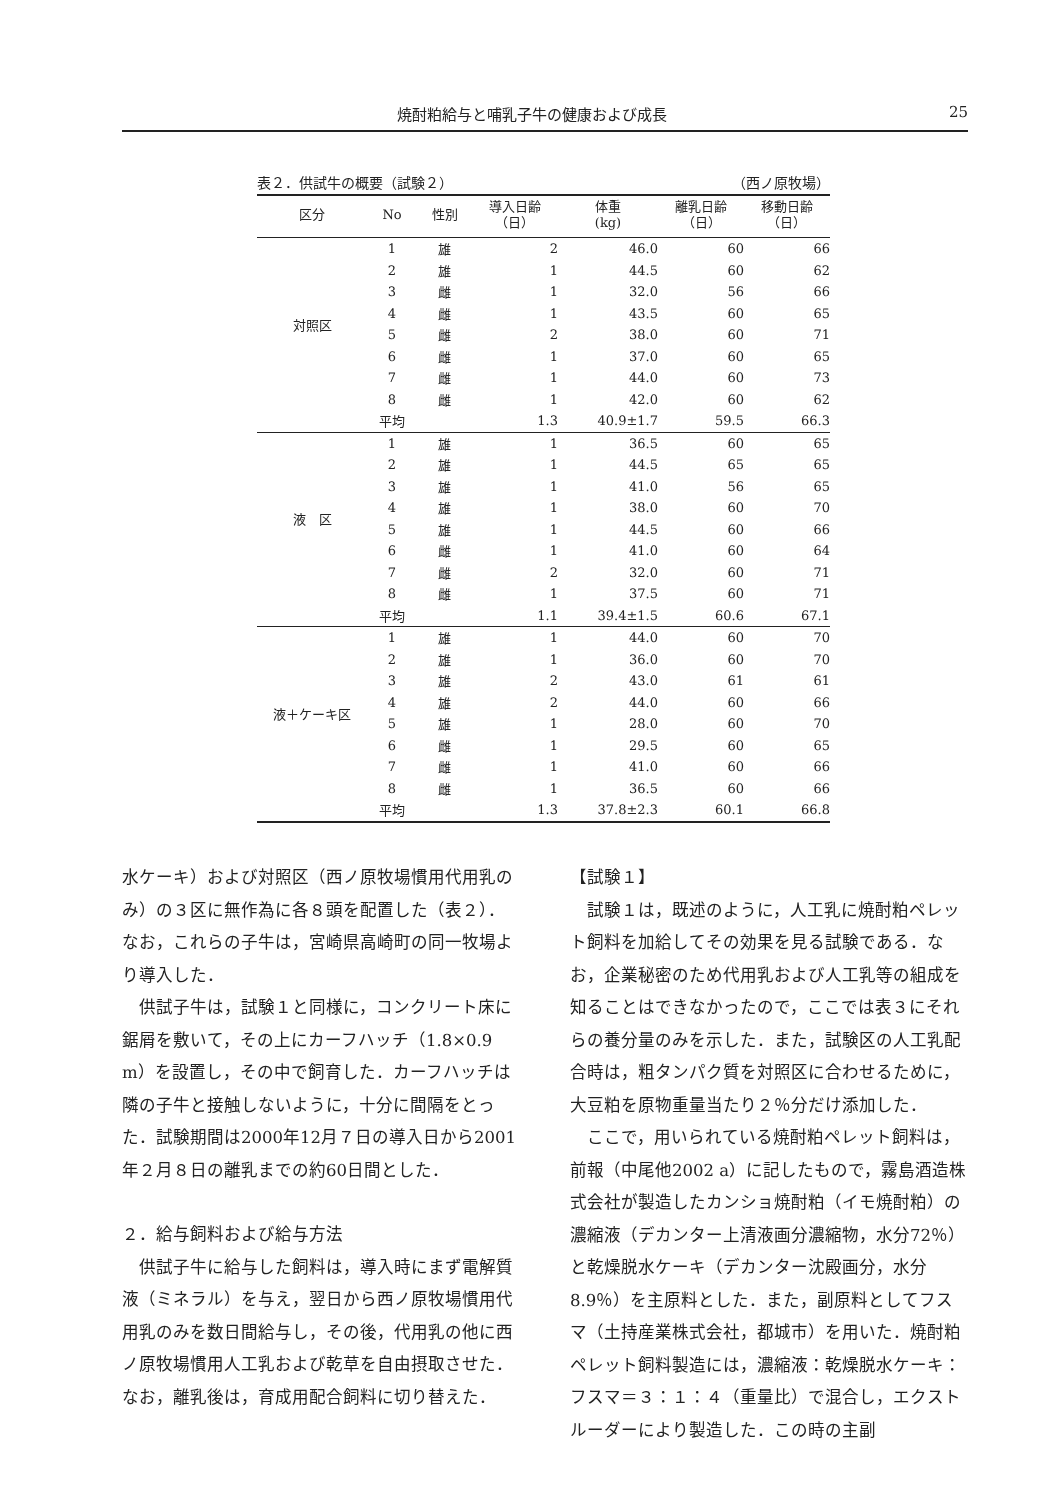焼酎粕給与と哺乳子牛の健康および成長 25
表２．供試牛の概要（試験２） （西ノ原牧場）
| 区分 | No | 性別 | 導入日齢 （日） | 体重 (kg) | 離乳日齢 （日） | 移動日齢 （日） |
| --- | --- | --- | --- | --- | --- | --- |
| 対照区 | 1 | 雄 | 2 | 46.0 | 60 | 66 |
| | 2 | 雄 | 1 | 44.5 | 60 | 62 |
| | 3 | 雌 | 1 | 32.0 | 56 | 66 |
| | 4 | 雌 | 1 | 43.5 | 60 | 65 |
| | 5 | 雌 | 2 | 38.0 | 60 | 71 |
| | 6 | 雌 | 1 | 37.0 | 60 | 65 |
| | 7 | 雌 | 1 | 44.0 | 60 | 73 |
| | 8 | 雌 | 1 | 42.0 | 60 | 62 |
| | 平均 | | 1.3 | 40.9±1.7 | 59.5 | 66.3 |
| 液 区 | 1 | 雄 | 1 | 36.5 | 60 | 65 |
| | 2 | 雄 | 1 | 44.5 | 65 | 65 |
| | 3 | 雄 | 1 | 41.0 | 56 | 65 |
| | 4 | 雄 | 1 | 38.0 | 60 | 70 |
| | 5 | 雄 | 1 | 44.5 | 60 | 66 |
| | 6 | 雌 | 1 | 41.0 | 60 | 64 |
| | 7 | 雌 | 2 | 32.0 | 60 | 71 |
| | 8 | 雌 | 1 | 37.5 | 60 | 71 |
| | 平均 | | 1.1 | 39.4±1.5 | 60.6 | 67.1 |
| 液＋ケーキ区 | 1 | 雄 | 1 | 44.0 | 60 | 70 |
| | 2 | 雄 | 1 | 36.0 | 60 | 70 |
| | 3 | 雄 | 2 | 43.0 | 61 | 61 |
| | 4 | 雄 | 2 | 44.0 | 60 | 66 |
| | 5 | 雄 | 1 | 28.0 | 60 | 70 |
| | 6 | 雌 | 1 | 29.5 | 60 | 65 |
| | 7 | 雌 | 1 | 41.0 | 60 | 66 |
| | 8 | 雌 | 1 | 36.5 | 60 | 66 |
| | 平均 | | 1.3 | 37.8±2.3 | 60.1 | 66.8 |
水ケーキ）および対照区（西ノ原牧場慣用代用乳のみ）の３区に無作為に各８頭を配置した（表２）．なお，これらの子牛は，宮崎県高崎町の同一牧場より導入した．
供試子牛は，試験１と同様に，コンクリート床に鋸屑を敷いて，その上にカーフハッチ（1.8×0.9 m）を設置し，その中で飼育した．カーフハッチは隣の子牛と接触しないように，十分に間隔をとった．試験期間は2000年12月７日の導入日から2001年２月８日の離乳までの約60日間とした．
２．給与飼料および給与方法
供試子牛に給与した飼料は，導入時にまず電解質液（ミネラル）を与え，翌日から西ノ原牧場慣用代用乳のみを数日間給与し，その後，代用乳の他に西ノ原牧場慣用人工乳および乾草を自由摂取させた．なお，離乳後は，育成用配合飼料に切り替えた．
【試験１】
試験１は，既述のように，人工乳に焼酎粕ペレット飼料を加給してその効果を見る試験である．なお，企業秘密のため代用乳および人工乳等の組成を知ることはできなかったので，ここでは表３にそれらの養分量のみを示した．また，試験区の人工乳配合時は，粗タンパク質を対照区に合わせるために，大豆粕を原物重量当たり２％分だけ添加した．
ここで，用いられている焼酎粕ペレット飼料は，前報（中尾他2002 a）に記したもので，霧島酒造株式会社が製造したカンショ焼酎粕（イモ焼酎粕）の濃縮液（デカンター上清液画分濃縮物，水分72％）と乾燥脱水ケーキ（デカンター沈殿画分，水分8.9％）を主原料とした．また，副原料としてフスマ（土持産業株式会社，都城市）を用いた．焼酎粕ペレット飼料製造には，濃縮液：乾燥脱水ケーキ：フスマ＝３：１：４（重量比）で混合し，エクストルーダーにより製造した．この時の主副